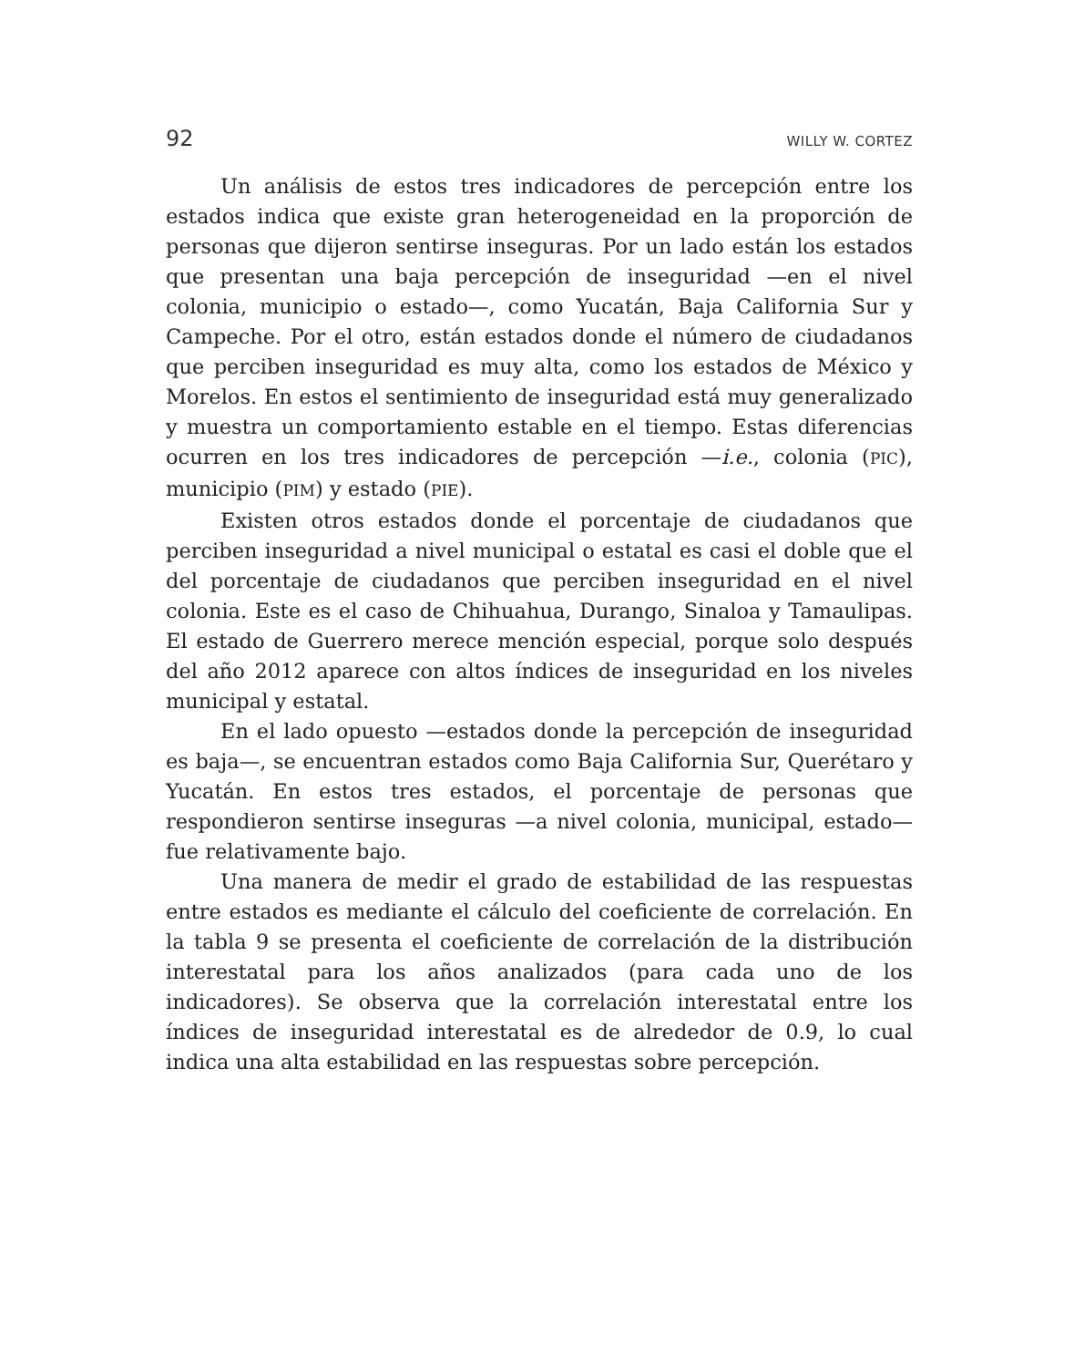92 WILLY W. CORTEZ
Un análisis de estos tres indicadores de percepción entre los estados indica que existe gran heterogeneidad en la proporción de personas que dijeron sentirse inseguras. Por un lado están los estados que presentan una baja percepción de inseguridad —en el nivel colonia, municipio o estado—, como Yucatán, Baja California Sur y Campeche. Por el otro, están estados donde el número de ciudadanos que perciben inseguridad es muy alta, como los estados de México y Morelos. En estos el sentimiento de inseguridad está muy generalizado y muestra un comportamiento estable en el tiempo. Estas diferencias ocurren en los tres indicadores de percepción —i.e., colonia (PIC), municipio (PIM) y estado (PIE).
Existen otros estados donde el porcentaje de ciudadanos que perciben inseguridad a nivel municipal o estatal es casi el doble que el del porcentaje de ciudadanos que perciben inseguridad en el nivel colonia. Este es el caso de Chihuahua, Durango, Sinaloa y Tamaulipas. El estado de Guerrero merece mención especial, porque solo después del año 2012 aparece con altos índices de inseguridad en los niveles municipal y estatal.
En el lado opuesto —estados donde la percepción de inseguridad es baja—, se encuentran estados como Baja California Sur, Querétaro y Yucatán. En estos tres estados, el porcentaje de personas que respondieron sentirse inseguras —a nivel colonia, municipal, estado— fue relativamente bajo.
Una manera de medir el grado de estabilidad de las respuestas entre estados es mediante el cálculo del coeficiente de correlación. En la tabla 9 se presenta el coeficiente de correlación de la distribución interestatal para los años analizados (para cada uno de los indicadores). Se observa que la correlación interestatal entre los índices de inseguridad interestatal es de alrededor de 0.9, lo cual indica una alta estabilidad en las respuestas sobre percepción.